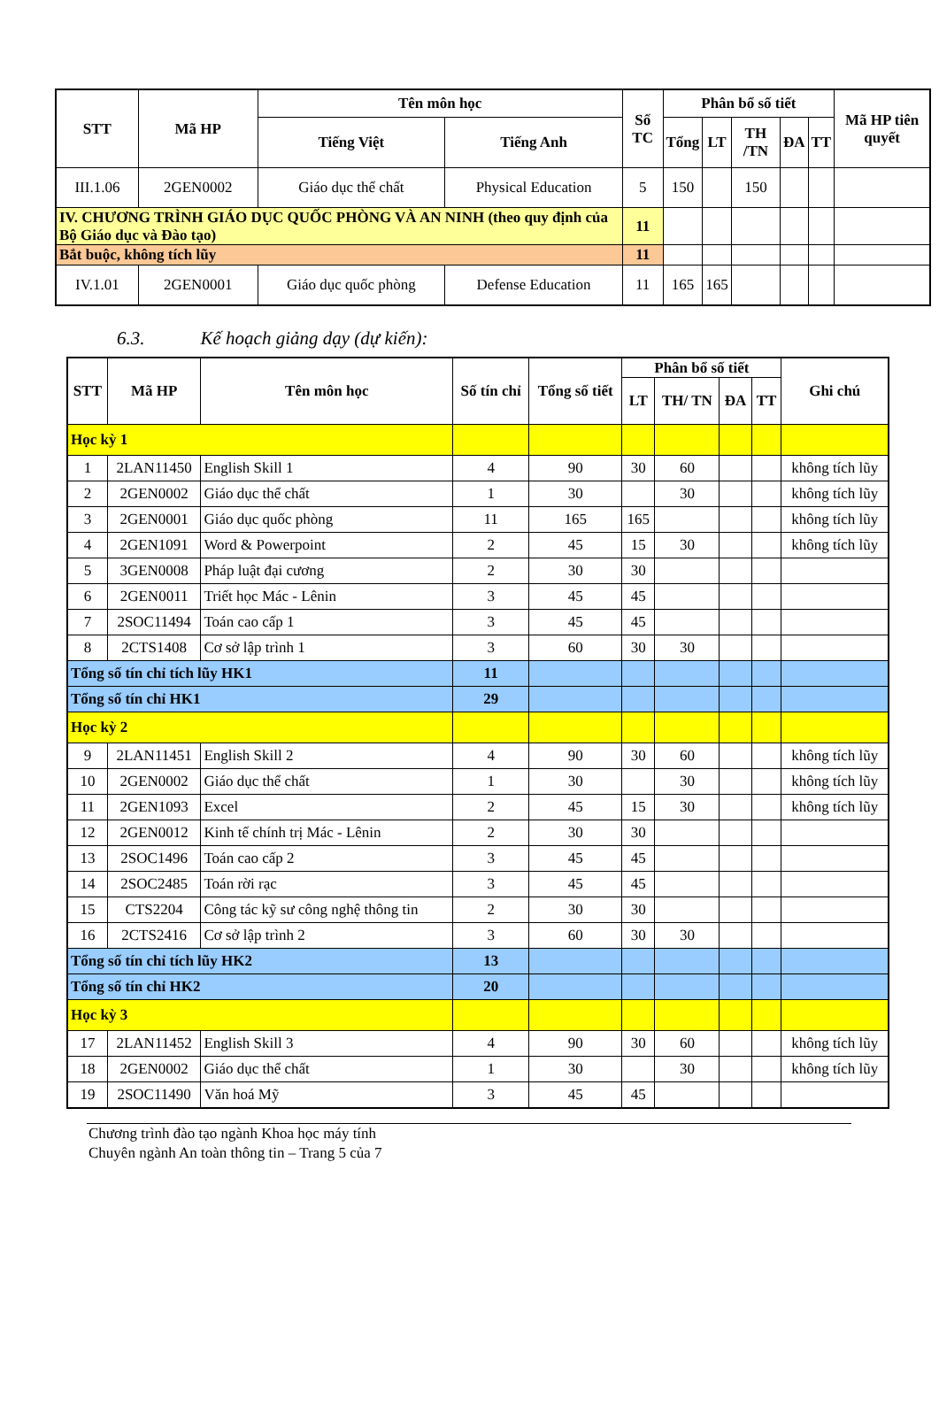| STT | Mã HP | Tên môn học | | Số TC | Phân bổ số tiết | | | | | Mã HP tiên quyết |
| --- | --- | --- | --- | --- | --- | --- | --- | --- | --- | --- |
| | | Tiếng Việt | Tiếng Anh | | Tổng | LT | TH /TN | ĐA | TT | |
| III.1.06 | 2GEN0002 | Giáo dục thể chất | Physical Education | 5 | 150 | | 150 | | | |
| IV. CHƯƠNG TRÌNH GIÁO DỤC QUỐC PHÒNG VÀ AN NINH (theo quy định của Bộ Giáo dục và Đào tạo) | | | | 11 | | | | | | |
| Bắt buộc, không tích lũy | | | | 11 | | | | | | |
| IV.1.01 | 2GEN0001 | Giáo dục quốc phòng | Defense Education | 11 | 165 | 165 | | | | |
6.3. Kế hoạch giảng dạy (dự kiến):
| STT | Mã HP | Tên môn học | Số tín chỉ | Tổng số tiết | Phân bổ số tiết | | | | Ghi chú |
| --- | --- | --- | --- | --- | --- | --- | --- | --- | --- |
| | | | | | LT | TH/ TN | ĐA | TT | |
| Học kỳ 1 | | | | | | | | | |
| 1 | 2LAN11450 | English Skill 1 | 4 | 90 | 30 | 60 | | | không tích lũy |
| 2 | 2GEN0002 | Giáo dục thể chất | 1 | 30 | | 30 | | | không tích lũy |
| 3 | 2GEN0001 | Giáo dục quốc phòng | 11 | 165 | 165 | | | | không tích lũy |
| 4 | 2GEN1091 | Word & Powerpoint | 2 | 45 | 15 | 30 | | | không tích lũy |
| 5 | 3GEN0008 | Pháp luật đại cương | 2 | 30 | 30 | | | | |
| 6 | 2GEN0011 | Triết học Mác - Lênin | 3 | 45 | 45 | | | | |
| 7 | 2SOC11494 | Toán cao cấp 1 | 3 | 45 | 45 | | | | |
| 8 | 2CTS1408 | Cơ sở lập trình 1 | 3 | 60 | 30 | 30 | | | |
| Tổng số tín chỉ tích lũy HK1 | | | 11 | | | | | | |
| Tổng số tín chỉ HK1 | | | 29 | | | | | | |
| Học kỳ 2 | | | | | | | | | |
| 9 | 2LAN11451 | English Skill 2 | 4 | 90 | 30 | 60 | | | không tích lũy |
| 10 | 2GEN0002 | Giáo dục thể chất | 1 | 30 | | 30 | | | không tích lũy |
| 11 | 2GEN1093 | Excel | 2 | 45 | 15 | 30 | | | không tích lũy |
| 12 | 2GEN0012 | Kinh tế chính trị Mác - Lênin | 2 | 30 | 30 | | | | |
| 13 | 2SOC1496 | Toán cao cấp 2 | 3 | 45 | 45 | | | | |
| 14 | 2SOC2485 | Toán rời rạc | 3 | 45 | 45 | | | | |
| 15 | CTS2204 | Công tác kỹ sư công nghệ thông tin | 2 | 30 | 30 | | | | |
| 16 | 2CTS2416 | Cơ sở lập trình 2 | 3 | 60 | 30 | 30 | | | |
| Tổng số tín chỉ tích lũy HK2 | | | 13 | | | | | | |
| Tổng số tín chỉ HK2 | | | 20 | | | | | | |
| Học kỳ 3 | | | | | | | | | |
| 17 | 2LAN11452 | English Skill 3 | 4 | 90 | 30 | 60 | | | không tích lũy |
| 18 | 2GEN0002 | Giáo dục thể chất | 1 | 30 | | 30 | | | không tích lũy |
| 19 | 2SOC11490 | Văn hoá Mỹ | 3 | 45 | 45 | | | | |
Chương trình đào tạo ngành Khoa học máy tính
Chuyên ngành An toàn thông tin – Trang 5 của 7